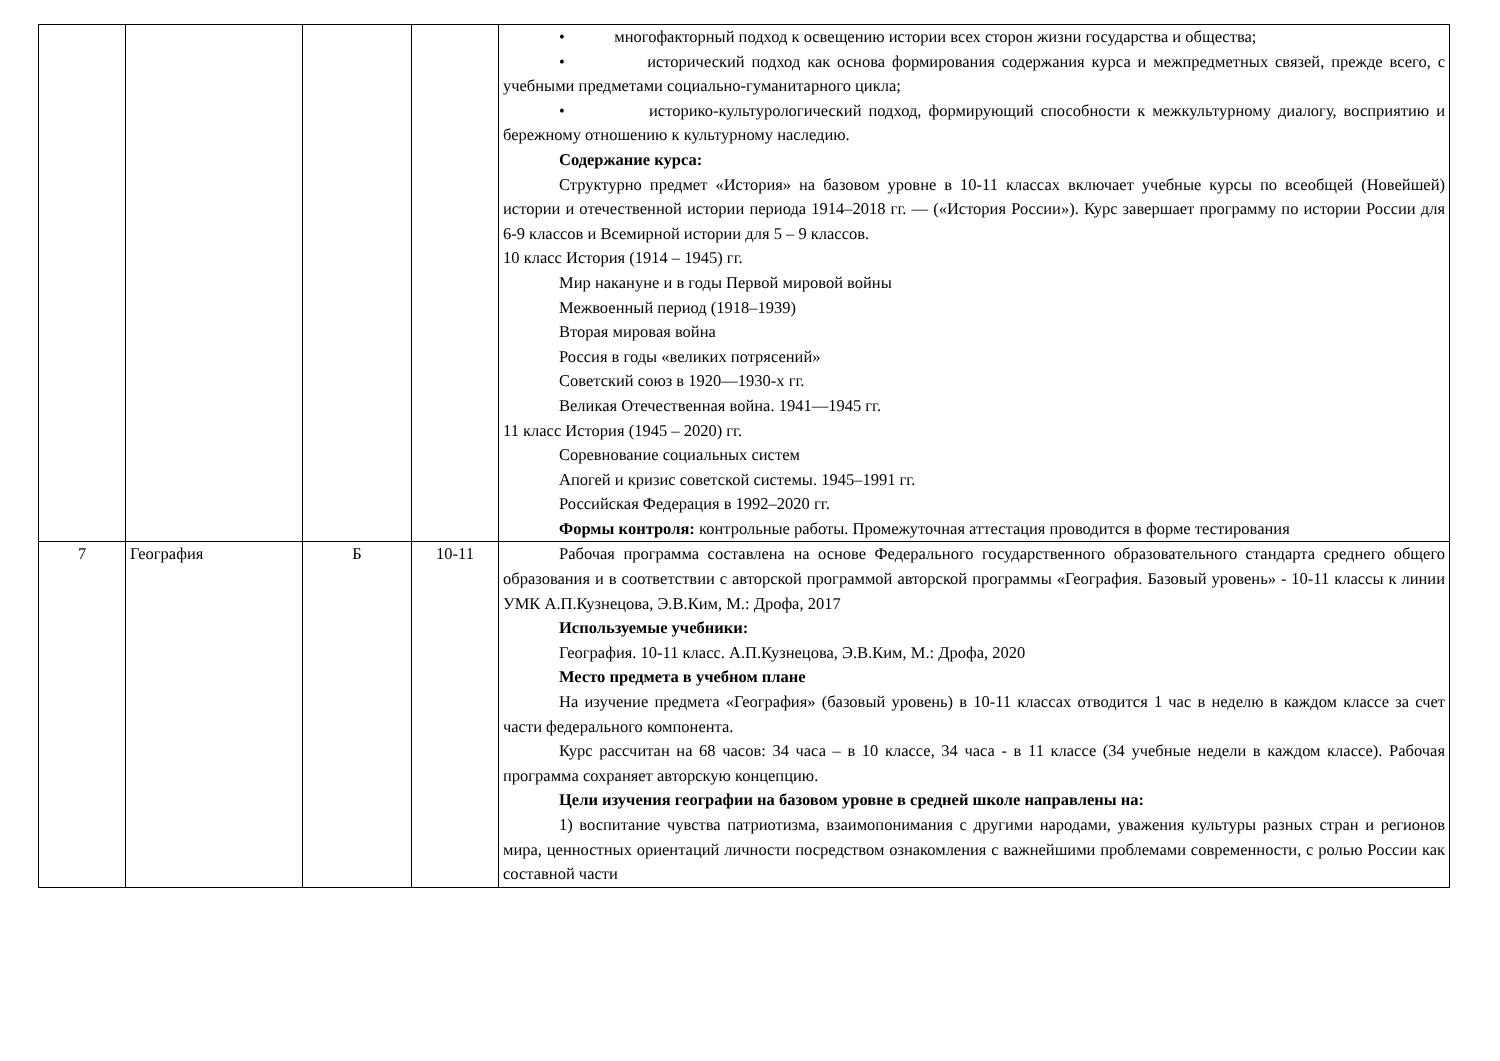| | | | | • многофакторный подход к освещению истории всех сторон жизни государства и общества; • исторический подход как основа формирования содержания курса и межпредметных связей, прежде всего, с учебными предметами социально-гуманитарного цикла; • историко-культурологический подход, формирующий способности к межкультурному диалогу, восприятию и бережному отношению к культурному наследию. Содержание курса: Структурно предмет «История» на базовом уровне в 10-11 классах включает учебные курсы по всеобщей (Новейшей) истории и отечественной истории периода 1914–2018 гг. — («История России»). Курс завершает программу по истории России для 6-9 классов и Всемирной истории для 5 – 9 классов. 10 класс История (1914 – 1945) гг. Мир накануне и в годы Первой мировой войны Межвоенный период (1918–1939) Вторая мировая война Россия в годы «великих потрясений» Советский союз в 1920—1930-х гг. Великая Отечественная война. 1941—1945 гг. 11 класс История (1945 – 2020) гг. Соревнование социальных систем Апогей и кризис советской системы. 1945–1991 гг. Российская Федерация в 1992–2020 гг. Формы контроля: контрольные работы. Промежуточная аттестация проводится в форме тестирования |
| 7 | География | Б | 10-11 | Рабочая программа составлена на основе Федерального государственного образовательного стандарта среднего общего образования и в соответствии с авторской программой авторской программы «География. Базовый уровень» - 10-11 классы к линии УМК А.П.Кузнецова, Э.В.Ким, М.: Дрофа, 2017 Используемые учебники: География. 10-11 класс. А.П.Кузнецова, Э.В.Ким, М.: Дрофа, 2020 Место предмета в учебном плане На изучение предмета «География» (базовый уровень) в 10-11 классах отводится 1 час в неделю в каждом классе за счет части федерального компонента. Курс рассчитан на 68 часов: 34 часа – в 10 классе, 34 часа - в 11 классе (34 учебные недели в каждом классе). Рабочая программа сохраняет авторскую концепцию. Цели изучения географии на базовом уровне в средней школе направлены на: 1) воспитание чувства патриотизма, взаимопонимания с другими народами, уважения культуры разных стран и регионов мира, ценностных ориентаций личности посредством ознакомления с важнейшими проблемами современности, с ролью России как составной части |